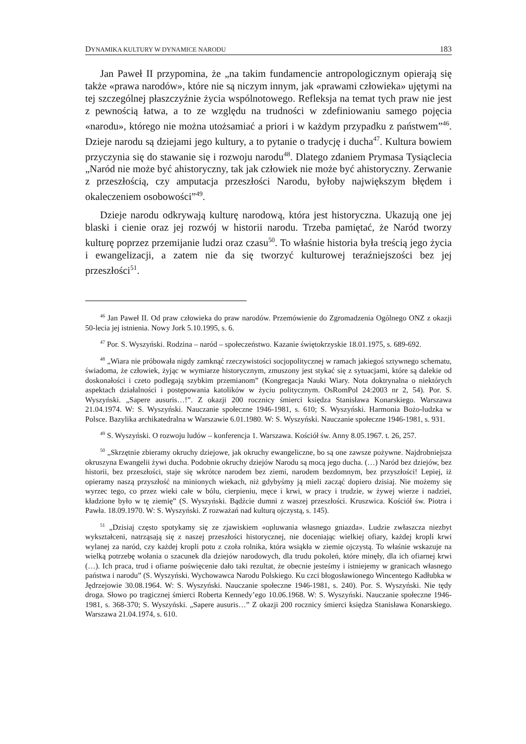DYNAMIKA KULTURY W DYNAMICE NARODU 183
Jan Paweł II przypomina, że „na takim fundamencie antropologicznym opierają się także «prawa narodów», które nie są niczym innym, jak «prawami człowieka» ujętymi na tej szczególnej płaszczyźnie życia wspólnotowego. Refleksja na temat tych praw nie jest z pewnością łatwa, a to ze względu na trudności w zdefiniowaniu samego pojęcia «narodu», którego nie można utożsamiać a priori i w każdym przypadku z państwem”<sup>46</sup>. Dzieje narodu są dziejami jego kultury, a to pytanie o tradycję i ducha<sup>47</sup>. Kultura bowiem przyczynia się do stawanie się i rozwoju narodu<sup>48</sup>. Dlatego zdaniem Prymasa Tysiąclecia „Naród nie może być ahistoryczny, tak jak człowiek nie może być ahistoryczny. Zerwanie z przeszłością, czy amputacja przeszłości Narodu, byłoby największym błędem i okaleczeniem osobowości”<sup>49</sup>.
Dzieje narodu odkrywają kulturę narodową, która jest historyczna. Ukazują one jej blaski i cienie oraz jej rozwój w historii narodu. Trzeba pamiętać, że Naród tworzy kulturę poprzez przemijanie ludzi oraz czasu<sup>50</sup>. To właśnie historia była treścią jego życia i ewangelizacji, a zatem nie da się tworzyć kulturowej teraźniejszości bez jej przeszłości<sup>51</sup>.
<sup>46</sup> Jan Paweł II. Od praw człowieka do praw narodów. Przemówienie do Zgromadzenia Ogólnego ONZ z okazji 50-lecia jej istnienia. Nowy Jork 5.10.1995, s. 6.
<sup>47</sup> Por. S. Wyszyński. Rodzina – naród – społeczeństwo. Kazanie świętokrzyskie 18.01.1975, s. 689-692.
<sup>48</sup> „Wiara nie próbowała nigdy zamknąć rzeczywistości socjopolitycznej w ramach jakiegoś sztywnego schematu, świadoma, że człowiek, żyjąc w wymiarze historycznym, zmuszony jest stykać się z sytuacjami, które są dalekie od doskonałości i czeto podlegają szybkim przemianom” (Kongregacja Nauki Wiary. Nota doktrynalna o niektórych aspektach działalności i postępowania katolików w życiu politycznym. OsRomPol 24:2003 nr 2, 54). Por. S. Wyszyński. „Sapere ausuris…!”. Z okazji 200 rocznicy śmierci księdza Stanisława Konarskiego. Warszawa 21.04.1974. W: S. Wyszyński. Nauczanie społeczne 1946-1981, s. 610; S. Wyszyński. Harmonia Bożo-ludzka w Polsce. Bazylika archikatedralna w Warszawie 6.01.1980. W: S. Wyszyński. Nauczanie społeczne 1946-1981, s. 931.
<sup>49</sup> S. Wyszyński. O rozwoju ludów – konferencja 1. Warszawa. Kościół św. Anny 8.05.1967. t. 26, 257.
<sup>50</sup> „Skrzętnie zbieramy okruchy dziejowe, jak okruchy ewangeliczne, bo są one zawsze pożywne. Najdrobniejsza okruszyna Ewangelii żywi ducha. Podobnie okruchy dziejów Narodu są mocą jego ducha. (…) Naród bez dziejów, bez historii, bez przeszłości, staje się wkrótce narodem bez ziemi, narodem bezdomnym, bez przyszłości! Lepiej, iż opieramy naszą przyszłość na minionych wiekach, niż gdybyśmy ją mieli zacząć dopiero dzisiaj. Nie możemy się wyrzec tego, co przez wieki całe w bólu, cierpieniu, męce i krwi, w pracy i trudzie, w żywej wierze i nadziei, kładzione było w tę ziemię” (S. Wyszyński. Bądźcie dumni z waszej przeszłości. Kruszwica. Kościół św. Piotra i Pawła. 18.09.1970. W: S. Wyszyński. Z rozważań nad kulturą ojczystą, s. 145).
<sup>51</sup> „Dzisiaj często spotykamy się ze zjawiskiem «opluwania własnego gniazda». Ludzie zwłaszcza niezbyt wykształceni, natrząsają się z naszej przeszłości historycznej, nie doceniając wielkiej ofiary, każdej kropli krwi wylanej za naród, czy każdej kropli potu z czoła rolnika, która wsiąkła w ziemie ojczystą. To właśnie wskazuje na wielką potrzebę wołania o szacunek dla dziejów narodowych, dla trudu pokoleń, które minęły, dla ich ofiarnej krwi (…). Ich praca, trud i ofiarne poświęcenie dało taki rezultat, że obecnie jesteśmy i istniejemy w granicach własnego państwa i narodu” (S. Wyszyński. Wychowawca Narodu Polskiego. Ku czci błogosławionego Wincentego Kadłubka w Jędrzejowie 30.08.1964. W: S. Wyszyński. Nauczanie społeczne 1946-1981, s. 240). Por. S. Wyszyński. Nie tędy droga. Słowo po tragicznej śmierci Roberta Kennedy’ego 10.06.1968. W: S. Wyszyński. Nauczanie społeczne 1946-1981, s. 368-370; S. Wyszyński. „Sapere ausuris…” Z okazji 200 rocznicy śmierci księdza Stanisława Konarskiego. Warszawa 21.04.1974, s. 610.